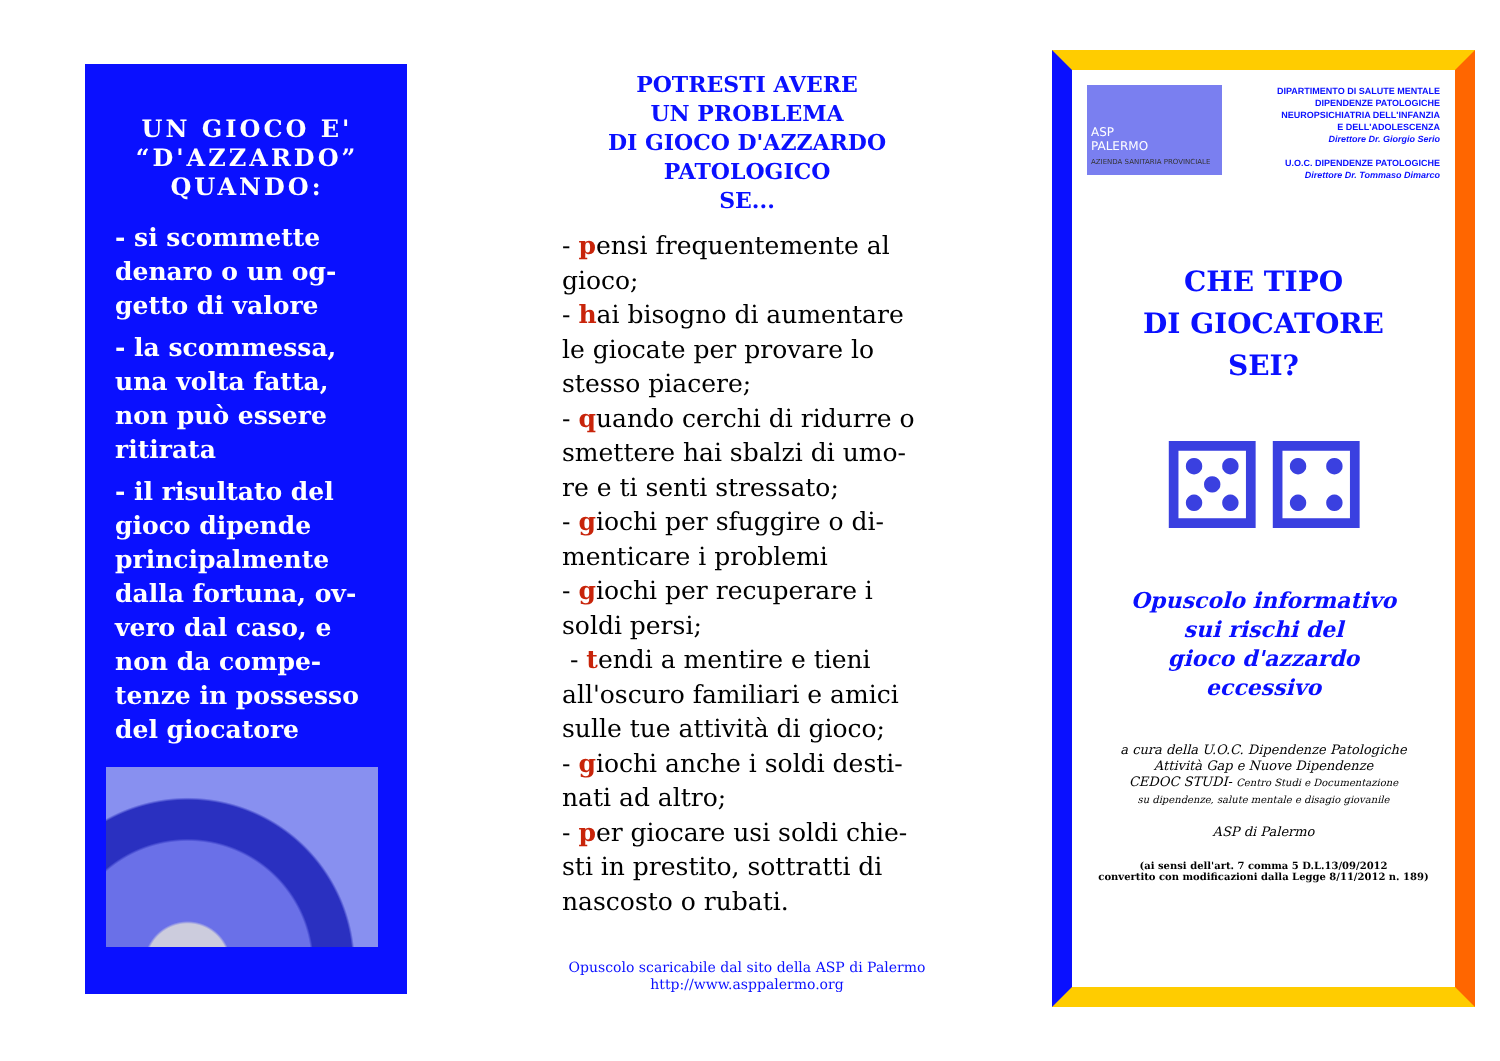UN GIOCO E' “D'AZZARDO” QUANDO:
- si scommette denaro o un og-getto di valore
- la scommessa, una volta fatta, non può essere ritirata
- il risultato del gioco dipende principalmente dalla fortuna, ov-vero dal caso, e non da compe-tenze in possesso del giocatore
POTRESTI AVERE
UN PROBLEMA
DI GIOCO D'AZZARDO
PATOLOGICO
SE...
- pensi frequentemente al gioco;
- hai bisogno di aumentare le giocate per provare lo stesso piacere;
- quando cerchi di ridurre o smettere hai sbalzi di umo-re e ti senti stressato;
- giochi per sfuggire o di-menticare i problemi
- giochi per recuperare i soldi persi;
- tendi a mentire e tieni all'oscuro familiari e amici sulle tue attività di gioco;
- giochi anche i soldi desti-nati ad altro;
- per giocare usi soldi chie-sti in prestito, sottratti di nascosto o rubati.
Opuscolo scaricabile dal sito della ASP di Palermo
http://www.asppalermo.org
ASP
PALERMO
AZIENDA SANITARIA PROVINCIALE
DIPARTIMENTO DI SALUTE MENTALE
DIPENDENZE PATOLOGICHE
NEUROPSICHIATRIA DELL'INFANZIA
E DELL'ADOLESCENZA
Direttore Dr. Giorgio Serio
U.O.C. DIPENDENZE PATOLOGICHE
Direttore Dr. Tommaso Dimarco
CHE TIPO
DI GIOCATORE
SEI?
⚄⚃
Opuscolo informativo
sui rischi del
gioco d'azzardo
eccessivo
a cura della U.O.C. Dipendenze Patologiche
Attività Gap e Nuove Dipendenze
CEDOC STUDI- Centro Studi e Documentazione
su dipendenze, salute mentale e disagio giovanile
ASP di Palermo
(ai sensi dell'art. 7 comma 5 D.L.13/09/2012
convertito con modificazioni dalla Legge 8/11/2012 n. 189)